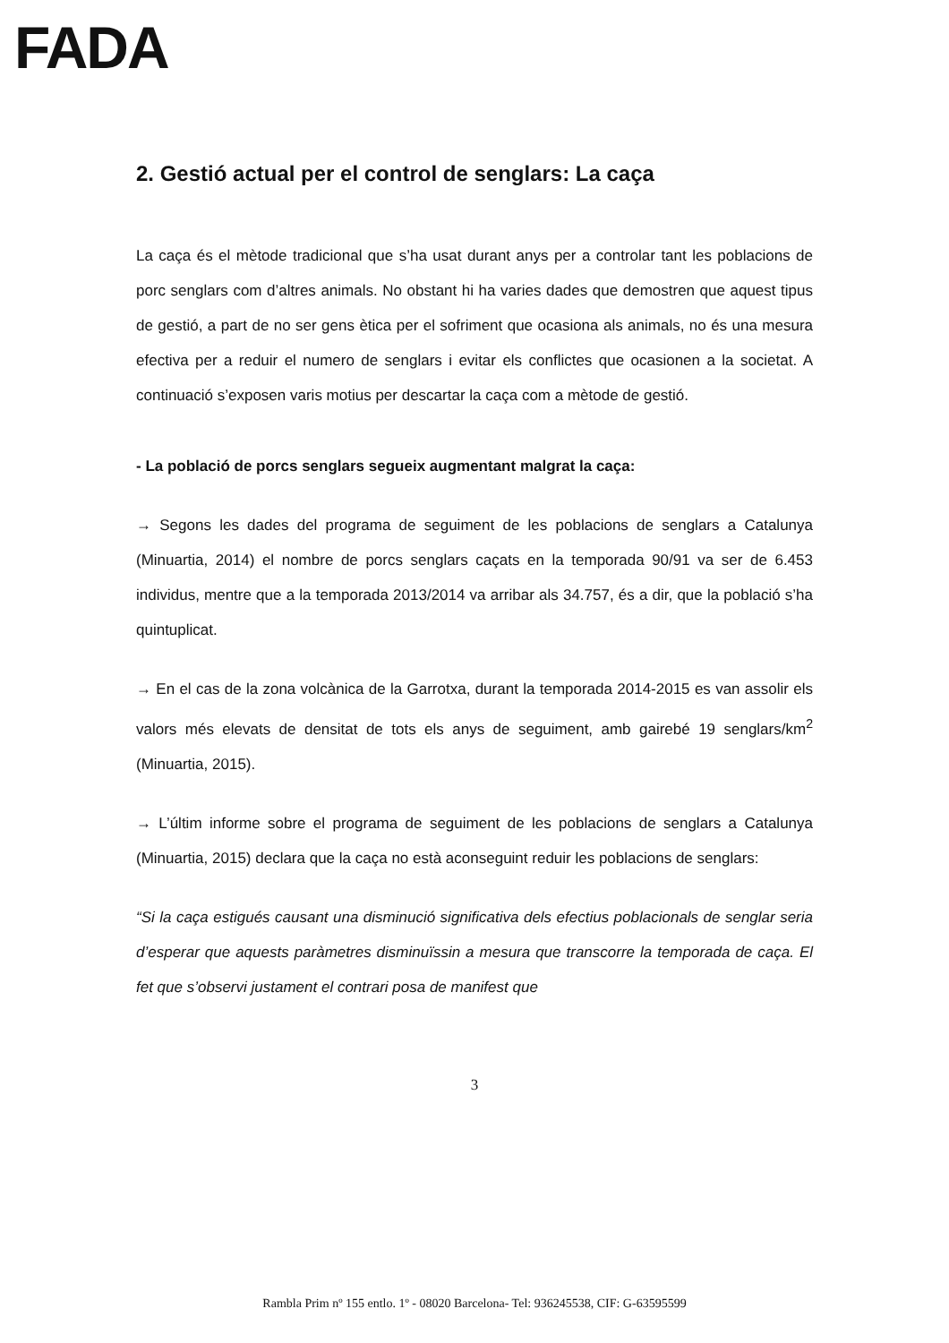FADA
2. Gestió actual per el control de senglars: La caça
La caça és el mètode tradicional que s’ha usat durant anys per a controlar tant les poblacions de porc senglars com d’altres animals. No obstant hi ha varies dades que demostren que aquest tipus de gestió, a part de no ser gens ètica per el sofriment que ocasiona als animals, no és una mesura efectiva per a reduir el numero de senglars i evitar els conflictes que ocasionen a la societat. A continuació s’exposen varis motius per descartar la caça com a mètode de gestió.
- La població de porcs senglars segueix augmentant malgrat la caça:
→ Segons les dades del programa de seguiment de les poblacions de senglars a Catalunya (Minuartia, 2014) el nombre de porcs senglars caçats en la temporada 90/91 va ser de 6.453 individus, mentre que a la temporada 2013/2014 va arribar als 34.757, és a dir, que la població s’ha quintuplicat.
→ En el cas de la zona volcànica de la Garrotxa, durant la temporada 2014-2015 es van assolir els valors més elevats de densitat de tots els anys de seguiment, amb gairebé 19 senglars/km<sup>2</sup> (Minuartia, 2015).
→ L’últim informe sobre el programa de seguiment de les poblacions de senglars a Catalunya (Minuartia, 2015) declara que la caça no està aconseguint reduir les poblacions de senglars:
“Si la caça estigués causant una disminució significativa dels efectius poblacionals de senglar seria d’esperar que aquests paràmetres disminuïssin a mesura que transcorre la temporada de caça. El fet que s’observi justament el contrari posa de manifest que
3
Rambla Prim nº 155 entlo. 1º - 08020 Barcelona- Tel: 936245538, CIF: G-63595599